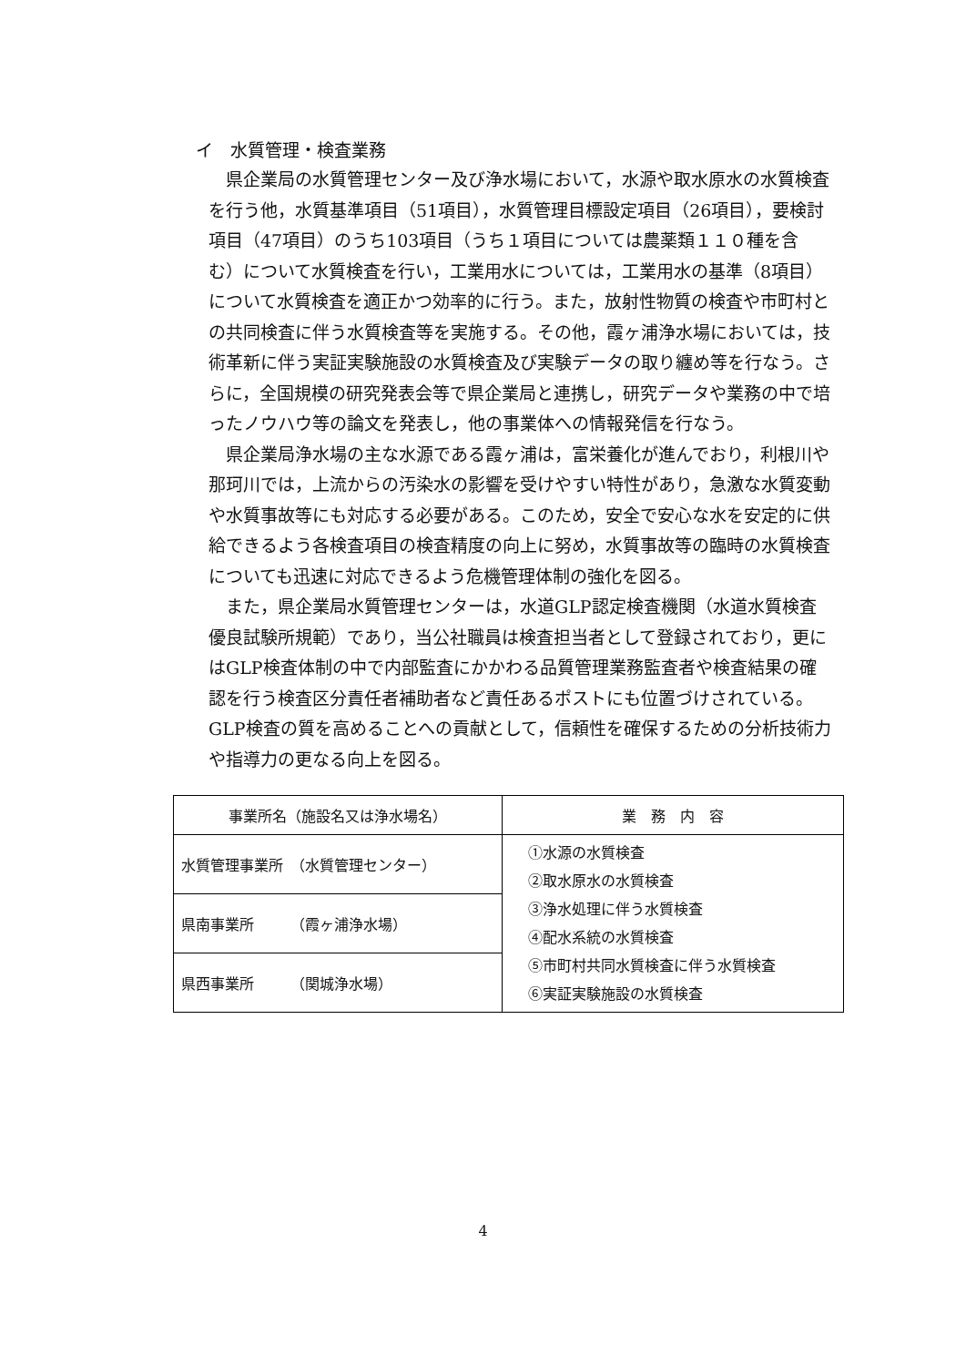イ　水質管理・検査業務
県企業局の水質管理センター及び浄水場において，水源や取水原水の水質検査を行う他，水質基準項目（51項目），水質管理目標設定項目（26項目），要検討項目（47項目）のうち103項目（うち１項目については農薬類１１０種を含む）について水質検査を行い，工業用水については，工業用水の基準（8項目）について水質検査を適正かつ効率的に行う。また，放射性物質の検査や市町村との共同検査に伴う水質検査等を実施する。その他，霞ヶ浦浄水場においては，技術革新に伴う実証実験施設の水質検査及び実験データの取り纏め等を行なう。さらに，全国規模の研究発表会等で県企業局と連携し，研究データや業務の中で培ったノウハウ等の論文を発表し，他の事業体への情報発信を行なう。
県企業局浄水場の主な水源である霞ヶ浦は，富栄養化が進んでおり，利根川や那珂川では，上流からの汚染水の影響を受けやすい特性があり，急激な水質変動や水質事故等にも対応する必要がある。このため，安全で安心な水を安定的に供給できるよう各検査項目の検査精度の向上に努め，水質事故等の臨時の水質検査についても迅速に対応できるよう危機管理体制の強化を図る。
また，県企業局水質管理センターは，水道GLP認定検査機関（水道水質検査優良試験所規範）であり，当公社職員は検査担当者として登録されており，更にはGLP検査体制の中で内部監査にかかわる品質管理業務監査者や検査結果の確認を行う検査区分責任者補助者など責任あるポストにも位置づけされている。GLP検査の質を高めることへの貢献として，信頼性を確保するための分析技術力や指導力の更なる向上を図る。
| 事業所名（施設名又は浄水場名） | 業 務 内 容 |
| --- | --- |
| 水質管理事業所 （水質管理センター） | ①水源の水質検査 ②取水原水の水質検査 ③浄水処理に伴う水質検査 ④配水系統の水質検査 ⑤市町村共同水質検査に伴う水質検査 ⑥実証実験施設の水質検査 |
| 県南事業所 （霞ヶ浦浄水場） | |
| 県西事業所 （関城浄水場） | |
4